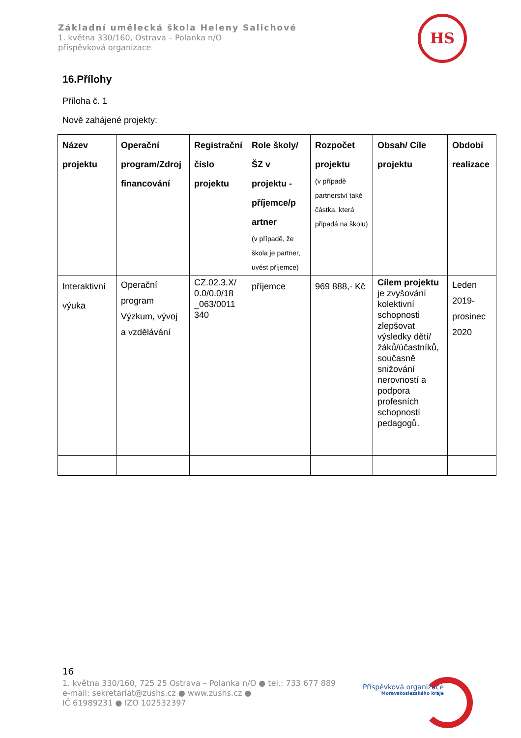Základní umělecká škola Heleny Salichové
1. května 330/160, Ostrava – Polanka n/O
příspěvková organizace
HS
16.Přílohy
Příloha č. 1
Nově zahájené projekty:
| Název projektu | Operační program/Zdroj financování | Registrační číslo projektu | Role školy/ŠZ v projektu - příjemce/p artner (v případě, že škola je partner, uvést příjemce) | Rozpočet projektu (v případě partnerství také částka, která připadá na školu) | Obsah/ Cíle projektu | Období realizace |
| --- | --- | --- | --- | --- | --- | --- |
| Interaktivní výuka | Operační program Výzkum, vývoj a vzdělávání | CZ.02.3.X/ 0.0/0.0/18 _063/0011 340 | příjemce | 969 888,- Kč | Cílem projektu je zvyšování kolektivní schopnosti zlepšovat výsledky dětí/žáků/účastníků, současně snižování nerovností a podpora profesních schopností pedagogů. | Leden 2019- prosinec 2020 |
16
1. května 330/160, 725 25 Ostrava – Polanka n/O ● tel.: 733 677 889
e-mail: sekretariat@zushs.cz ● www.zushs.cz ●
IČ 61989231 ● IZO 102532397
Příspěvková organizace
Moravskoslezského kraje